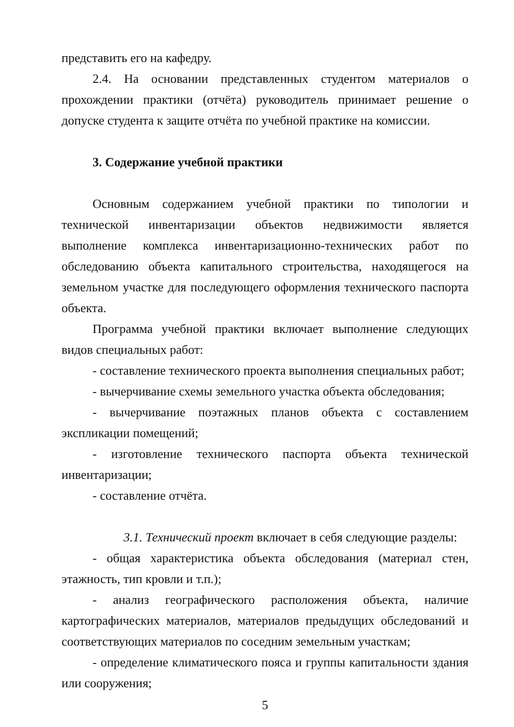представить его на кафедру.
2.4. На основании представленных студентом материалов о прохождении практики (отчёта) руководитель принимает решение о допуске студента к защите отчёта по учебной практике на комиссии.
3. Содержание учебной практики
Основным содержанием учебной практики по типологии и технической инвентаризации объектов недвижимости является выполнение комплекса инвентаризационно-технических работ по обследованию объекта капитального строительства, находящегося на земельном участке для последующего оформления технического паспорта объекта.
Программа учебной практики включает выполнение следующих видов специальных работ:
- составление технического проекта выполнения специальных работ;
- вычерчивание схемы земельного участка объекта обследования;
- вычерчивание поэтажных планов объекта с составлением экспликации помещений;
- изготовление технического паспорта объекта технической инвентаризации;
- составление отчёта.
3.1. Технический проект включает в себя следующие разделы:
- общая характеристика объекта обследования (материал стен, этажность, тип кровли и т.п.);
- анализ географического расположения объекта, наличие картографических материалов, материалов предыдущих обследований и соответствующих материалов по соседним земельным участкам;
- определение климатического пояса и группы капитальности здания или сооружения;
5